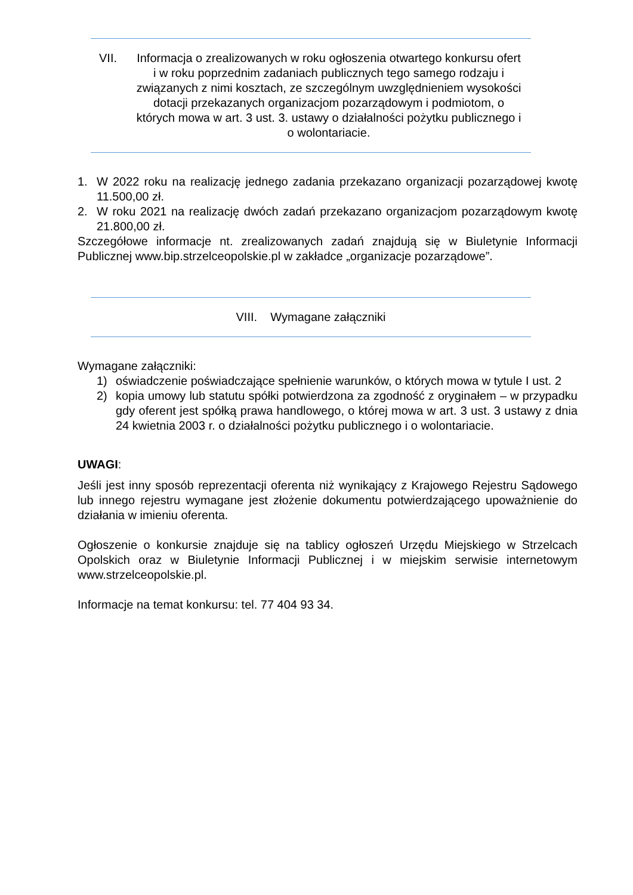VII. Informacja o zrealizowanych w roku ogłoszenia otwartego konkursu ofert i w roku poprzednim zadaniach publicznych tego samego rodzaju i związanych z nimi kosztach, ze szczególnym uwzględnieniem wysokości dotacji przekazanych organizacjom pozarządowym i podmiotom, o których mowa w art. 3 ust. 3. ustawy o działalności pożytku publicznego i o wolontariacie.
1. W 2022 roku na realizację jednego zadania przekazano organizacji pozarządowej kwotę 11.500,00 zł.
2. W roku 2021 na realizację dwóch zadań przekazano organizacjom pozarządowym kwotę 21.800,00 zł.
Szczegółowe informacje nt. zrealizowanych zadań znajdują się w Biuletynie Informacji Publicznej www.bip.strzelceopolskie.pl w zakładce „organizacje pozarządowe”.
VIII. Wymagane załączniki
Wymagane załączniki:
1) oświadczenie poświadczające spełnienie warunków, o których mowa w tytule I ust. 2
2) kopia umowy lub statutu spółki potwierdzona za zgodność z oryginałem – w przypadku gdy oferent jest spółką prawa handlowego, o której mowa w art. 3 ust. 3 ustawy z dnia 24 kwietnia 2003 r. o działalności pożytku publicznego i o wolontariacie.
UWAGI:
Jeśli jest inny sposób reprezentacji oferenta niż wynikający z Krajowego Rejestru Sądowego lub innego rejestru wymagane jest złożenie dokumentu potwierdzającego upoważnienie do działania w imieniu oferenta.
Ogłoszenie o konkursie znajduje się na tablicy ogłoszeń Urzędu Miejskiego w Strzelcach Opolskich oraz w Biuletynie Informacji Publicznej i w miejskim serwisie internetowym www.strzelceopolskie.pl.
Informacje na temat konkursu: tel. 77 404 93 34.